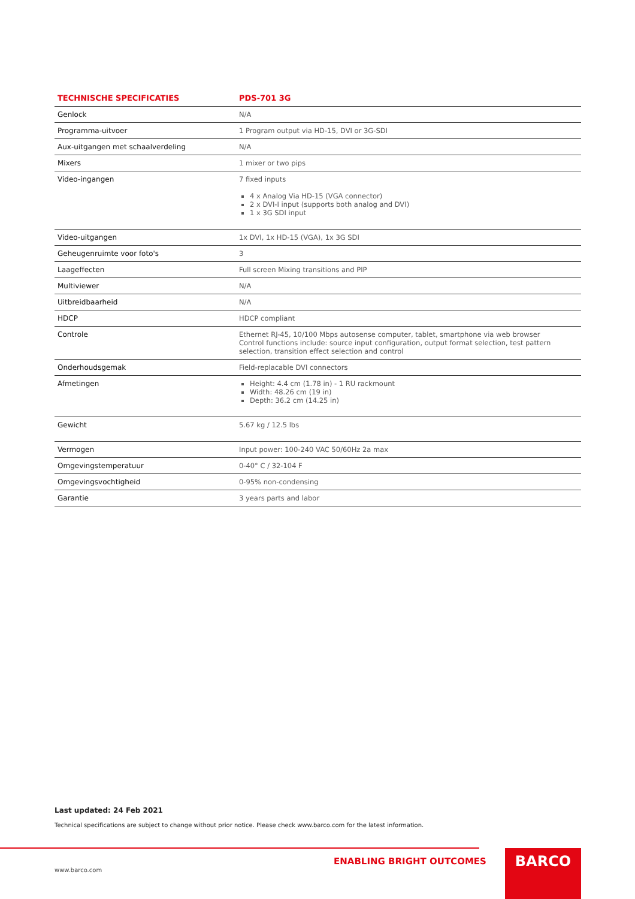| TECHNISCHE SPECIFICATIES | PDS-701 3G |
| --- | --- |
| Genlock | N/A |
| Programma-uitvoer | 1 Program output via HD-15, DVI or 3G-SDI |
| Aux-uitgangen met schaalverdeling | N/A |
| Mixers | 1 mixer or two pips |
| Video-ingangen | 7 fixed inputs 4 x Analog Via HD-15 (VGA connector) 2 x DVI-I input (supports both analog and DVI) 1 x 3G SDI input |
| Video-uitgangen | 1x DVI, 1x HD-15 (VGA), 1x 3G SDI |
| Geheugenruimte voor foto's | 3 |
| Laageffecten | Full screen Mixing transitions and PIP |
| Multiviewer | N/A |
| Uitbreidbaarheid | N/A |
| HDCP | HDCP compliant |
| Controle | Ethernet RJ-45, 10/100 Mbps autosense computer, tablet, smartphone via web browser Control functions include: source input configuration, output format selection, test pattern selection, transition effect selection and control |
| Onderhoudsgemak | Field-replacable DVI connectors |
| Afmetingen | Height: 4.4 cm (1.78 in) - 1 RU rackmount Width: 48.26 cm (19 in) Depth: 36.2 cm (14.25 in) |
| Gewicht | 5.67 kg / 12.5 lbs |
| Vermogen | Input power: 100-240 VAC 50/60Hz 2a max |
| Omgevingstemperatuur | 0-40° C / 32-104 F |
| Omgevingsvochtigheid | 0-95% non-condensing |
| Garantie | 3 years parts and labor |
Last updated: 24 Feb 2021
Technical specifications are subject to change without prior notice. Please check www.barco.com for the latest information.
ENABLING BRIGHT OUTCOMES
www.barco.com
BARCO